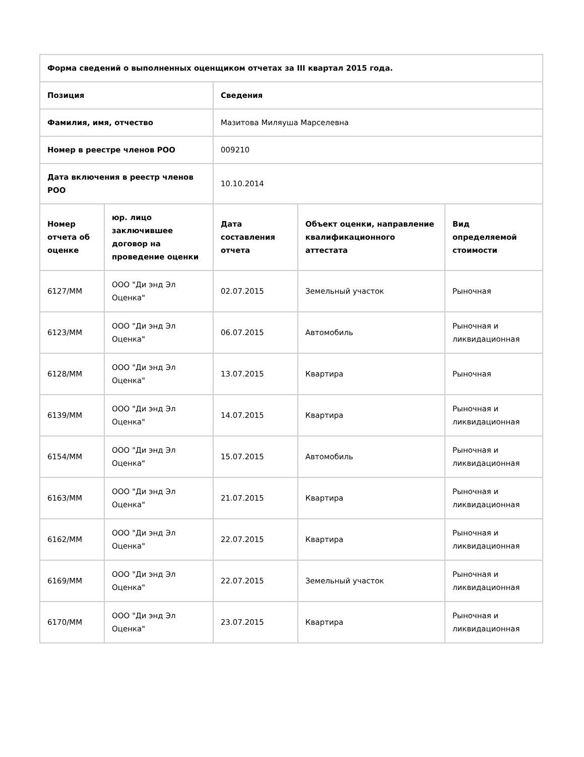| Форма сведений о выполненных оценщиком отчетах за III квартал 2015 года. | | | | |
| --- | --- | --- | --- | --- |
| Позиция | | Сведения | | |
| Фамилия, имя, отчество | | Мазитова Миляуша Марселевна | | |
| Номер в реестре членов РОО | | 009210 | | |
| Дата включения в реестр членов РОО | | 10.10.2014 | | |
| Номер отчета об оценке | юр. лицо заключившее договор на проведение оценки | Дата составления отчета | Объект оценки, направление квалификационного аттестата | Вид определяемой стоимости |
| 6127/ММ | ООО "Ди энд Эл Оценка" | 02.07.2015 | Земельный участок | Рыночная |
| 6123/ММ | ООО "Ди энд Эл Оценка" | 06.07.2015 | Автомобиль | Рыночная и ликвидационная |
| 6128/ММ | ООО "Ди энд Эл Оценка" | 13.07.2015 | Квартира | Рыночная |
| 6139/ММ | ООО "Ди энд Эл Оценка" | 14.07.2015 | Квартира | Рыночная и ликвидационная |
| 6154/ММ | ООО "Ди энд Эл Оценка" | 15.07.2015 | Автомобиль | Рыночная и ликвидационная |
| 6163/ММ | ООО "Ди энд Эл Оценка" | 21.07.2015 | Квартира | Рыночная и ликвидационная |
| 6162/ММ | ООО "Ди энд Эл Оценка" | 22.07.2015 | Квартира | Рыночная и ликвидационная |
| 6169/ММ | ООО "Ди энд Эл Оценка" | 22.07.2015 | Земельный участок | Рыночная и ликвидационная |
| 6170/ММ | ООО "Ди энд Эл Оценка" | 23.07.2015 | Квартира | Рыночная и ликвидационная |